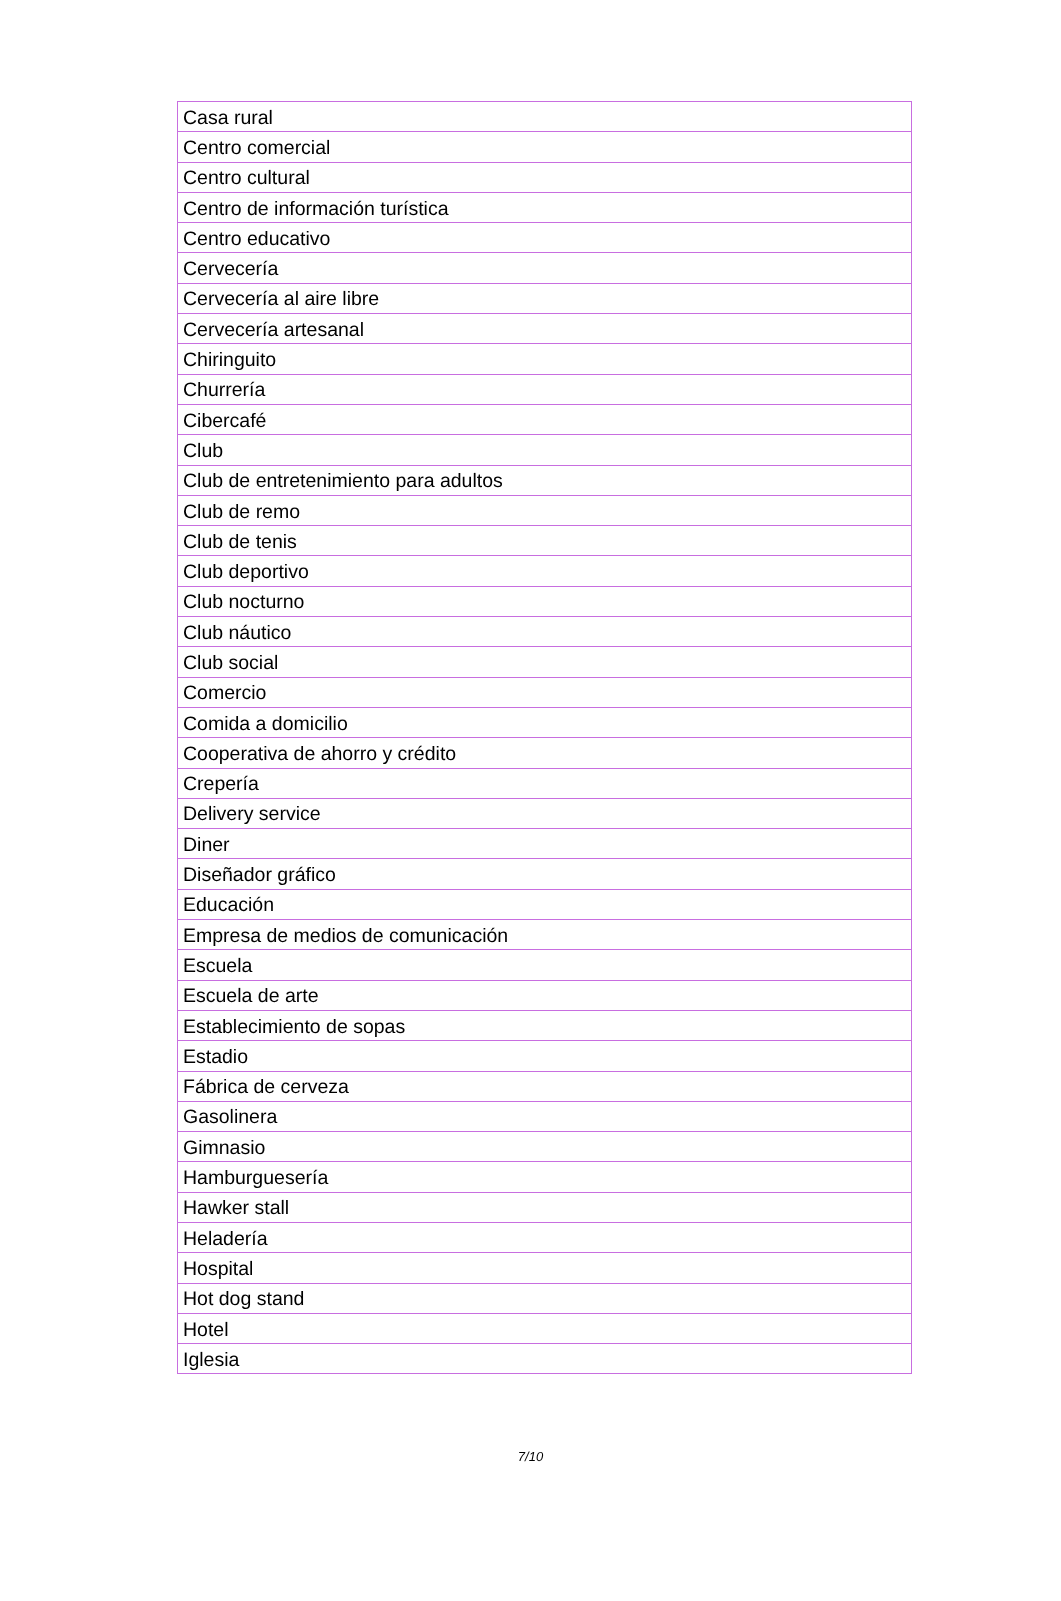| Casa rural |
| Centro comercial |
| Centro cultural |
| Centro de información turística |
| Centro educativo |
| Cervecería |
| Cervecería al aire libre |
| Cervecería artesanal |
| Chiringuito |
| Churrería |
| Cibercafé |
| Club |
| Club de entretenimiento para adultos |
| Club de remo |
| Club de tenis |
| Club deportivo |
| Club nocturno |
| Club náutico |
| Club social |
| Comercio |
| Comida a domicilio |
| Cooperativa de ahorro y crédito |
| Crepería |
| Delivery service |
| Diner |
| Diseñador gráfico |
| Educación |
| Empresa de medios de comunicación |
| Escuela |
| Escuela de arte |
| Establecimiento de sopas |
| Estadio |
| Fábrica de cerveza |
| Gasolinera |
| Gimnasio |
| Hamburguesería |
| Hawker stall |
| Heladería |
| Hospital |
| Hot dog stand |
| Hotel |
| Iglesia |
7/10